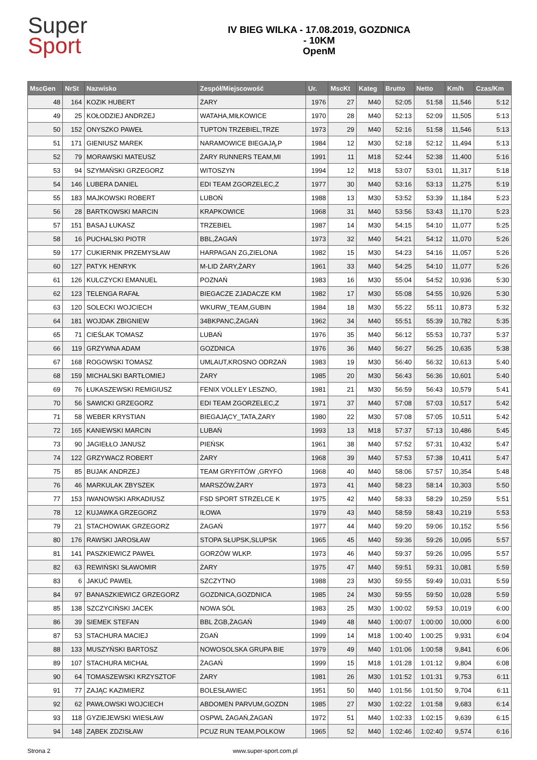Super
Sport
IV BIEG WILKA - 17.08.2019, GOZDNICA
- 10KM
OpenM
| MscGen | NrSt | Nazwisko | Zespół/Miejscowość | Ur. | MscKt | Kateg | Brutto | Netto | Km/h | Czas/Km |
| --- | --- | --- | --- | --- | --- | --- | --- | --- | --- | --- |
| 48 | 164 | KOZIK HUBERT | ŻARY | 1976 | 27 | M40 | 52:05 | 51:58 | 11,546 | 5:12 |
| 49 | 25 | KOŁODZIEJ ANDRZEJ | WATAHA,MIŁKOWICE | 1970 | 28 | M40 | 52:13 | 52:09 | 11,505 | 5:13 |
| 50 | 152 | ONYSZKO PAWEŁ | TUPTON TRZEBIEL,TRZE | 1973 | 29 | M40 | 52:16 | 51:58 | 11,546 | 5:13 |
| 51 | 171 | GIENIUSZ MAREK | NARAMOWICE BIEGAJĄ,P | 1984 | 12 | M30 | 52:18 | 52:12 | 11,494 | 5:13 |
| 52 | 79 | MORAWSKI MATEUSZ | ŻARY RUNNERS TEAM,MI | 1991 | 11 | M18 | 52:44 | 52:38 | 11,400 | 5:16 |
| 53 | 94 | SZYMAŃSKI GRZEGORZ | WITOSZYN | 1994 | 12 | M18 | 53:07 | 53:01 | 11,317 | 5:18 |
| 54 | 146 | LUBERA DANIEL | EDI TEAM ZGORZELEC,Z | 1977 | 30 | M40 | 53:16 | 53:13 | 11,275 | 5:19 |
| 55 | 183 | MAJKOWSKI ROBERT | LUBOŃ | 1988 | 13 | M30 | 53:52 | 53:39 | 11,184 | 5:23 |
| 56 | 28 | BARTKOWSKI MARCIN | KRAPKOWICE | 1968 | 31 | M40 | 53:56 | 53:43 | 11,170 | 5:23 |
| 57 | 151 | BASAJ ŁUKASZ | TRZEBIEL | 1987 | 14 | M30 | 54:15 | 54:10 | 11,077 | 5:25 |
| 58 | 16 | PUCHALSKI PIOTR | BBL,ŻAGAŃ | 1973 | 32 | M40 | 54:21 | 54:12 | 11,070 | 5:26 |
| 59 | 177 | CUKIERNIK PRZEMYSŁAW | HARPAGAN ZG,ZIELONA | 1982 | 15 | M30 | 54:23 | 54:16 | 11,057 | 5:26 |
| 60 | 127 | PATYK HENRYK | M-LID ŻARY,ŻARY | 1961 | 33 | M40 | 54:25 | 54:10 | 11,077 | 5:26 |
| 61 | 126 | KULCZYCKI EMANUEL | POZNAŃ | 1983 | 16 | M30 | 55:04 | 54:52 | 10,936 | 5:30 |
| 62 | 123 | TELENGA RAFAŁ | BIEGACZE ZJADACZE KM | 1982 | 17 | M30 | 55:08 | 54:55 | 10,926 | 5:30 |
| 63 | 120 | SOLECKI WOJCIECH | WKURW_TEAM,GUBIN | 1984 | 18 | M30 | 55:22 | 55:11 | 10,873 | 5:32 |
| 64 | 181 | WOJDAK ZBIGNIEW | 34BKPANC,ŻAGAŃ | 1962 | 34 | M40 | 55:51 | 55:39 | 10,782 | 5:35 |
| 65 | 71 | CIEŚLAK TOMASZ | LUBAŃ | 1976 | 35 | M40 | 56:12 | 55:53 | 10,737 | 5:37 |
| 66 | 119 | GRZYWNA ADAM | GOZDNICA | 1976 | 36 | M40 | 56:27 | 56:25 | 10,635 | 5:38 |
| 67 | 168 | ROGOWSKI TOMASZ | UMLAUT,KROSNO ODRZAŃ | 1983 | 19 | M30 | 56:40 | 56:32 | 10,613 | 5:40 |
| 68 | 159 | MICHALSKI BARTŁOMIEJ | ŻARY | 1985 | 20 | M30 | 56:43 | 56:36 | 10,601 | 5:40 |
| 69 | 76 | ŁUKASZEWSKI REMIGIUSZ | FENIX VOLLEY LESZNO, | 1981 | 21 | M30 | 56:59 | 56:43 | 10,579 | 5:41 |
| 70 | 56 | SAWICKI GRZEGORZ | EDI TEAM ZGORZELEC,Z | 1971 | 37 | M40 | 57:08 | 57:03 | 10,517 | 5:42 |
| 71 | 58 | WEBER KRYSTIAN | BIEGAJĄCY_TATA,ŻARY | 1980 | 22 | M30 | 57:08 | 57:05 | 10,511 | 5:42 |
| 72 | 165 | KANIEWSKI MARCIN | LUBAŃ | 1993 | 13 | M18 | 57:37 | 57:13 | 10,486 | 5:45 |
| 73 | 90 | JAGIEŁŁO JANUSZ | PIEŃSK | 1961 | 38 | M40 | 57:52 | 57:31 | 10,432 | 5:47 |
| 74 | 122 | GRZYWACZ ROBERT | ŻARY | 1968 | 39 | M40 | 57:53 | 57:38 | 10,411 | 5:47 |
| 75 | 85 | BUJAK ANDRZEJ | TEAM GRYFITÓW ,GRYFÓ | 1968 | 40 | M40 | 58:06 | 57:57 | 10,354 | 5:48 |
| 76 | 46 | MARKULAK ZBYSZEK | MARSZÓW,ŻARY | 1973 | 41 | M40 | 58:23 | 58:14 | 10,303 | 5:50 |
| 77 | 153 | IWANOWSKI ARKADIUSZ | FSD SPORT STRZELCE K | 1975 | 42 | M40 | 58:33 | 58:29 | 10,259 | 5:51 |
| 78 | 12 | KUJAWKA GRZEGORZ | IŁOWA | 1979 | 43 | M40 | 58:59 | 58:43 | 10,219 | 5:53 |
| 79 | 21 | STACHOWIAK GRZEGORZ | ŻAGAŃ | 1977 | 44 | M40 | 59:20 | 59:06 | 10,152 | 5:56 |
| 80 | 176 | RAWSKI JAROSŁAW | STOPA SŁUPSK,SLUPSK | 1965 | 45 | M40 | 59:36 | 59:26 | 10,095 | 5:57 |
| 81 | 141 | PASZKIEWICZ PAWEŁ | GORZÓW WLKP. | 1973 | 46 | M40 | 59:37 | 59:26 | 10,095 | 5:57 |
| 82 | 63 | REWIŃSKI SŁAWOMIR | ŻARY | 1975 | 47 | M40 | 59:51 | 59:31 | 10,081 | 5:59 |
| 83 | 6 | JAKUĆ PAWEŁ | SZCZYTNO | 1988 | 23 | M30 | 59:55 | 59:49 | 10,031 | 5:59 |
| 84 | 97 | BANASZKIEWICZ GRZEGORZ | GOZDNICA,GOZDNICA | 1985 | 24 | M30 | 59:55 | 59:50 | 10,028 | 5:59 |
| 85 | 138 | SZCZYCIŃSKI JACEK | NOWA SÓL | 1983 | 25 | M30 | 1:00:02 | 59:53 | 10,019 | 6:00 |
| 86 | 39 | SIEMEK STEFAN | BBL ŻGB,ŻAGAŃ | 1949 | 48 | M40 | 1:00:07 | 1:00:00 | 10,000 | 6:00 |
| 87 | 53 | STACHURA MACIEJ | ŻGAŃ | 1999 | 14 | M18 | 1:00:40 | 1:00:25 | 9,931 | 6:04 |
| 88 | 133 | MUSZYŃSKI BARTOSZ | NOWOSOLSKA GRUPA BIE | 1979 | 49 | M40 | 1:01:06 | 1:00:58 | 9,841 | 6:06 |
| 89 | 107 | STACHURA MICHAŁ | ŻAGAŃ | 1999 | 15 | M18 | 1:01:28 | 1:01:12 | 9,804 | 6:08 |
| 90 | 64 | TOMASZEWSKI KRZYSZTOF | ŻARY | 1981 | 26 | M30 | 1:01:52 | 1:01:31 | 9,753 | 6:11 |
| 91 | 77 | ZAJĄC KAZIMIERZ | BOLESŁAWIEC | 1951 | 50 | M40 | 1:01:56 | 1:01:50 | 9,704 | 6:11 |
| 92 | 62 | PAWŁOWSKI WOJCIECH | ABDOMEN PARVUM,GOZDN | 1985 | 27 | M30 | 1:02:22 | 1:01:58 | 9,683 | 6:14 |
| 93 | 118 | GYZIEJEWSKI WIESŁAW | OSPWL ŻAGAŃ,ŻAGAŃ | 1972 | 51 | M40 | 1:02:33 | 1:02:15 | 9,639 | 6:15 |
| 94 | 148 | ZĄBEK ZDZISŁAW | PCUZ RUN TEAM,POLKOW | 1965 | 52 | M40 | 1:02:46 | 1:02:40 | 9,574 | 6:16 |
Strona 2 www.super-sport.com.pl